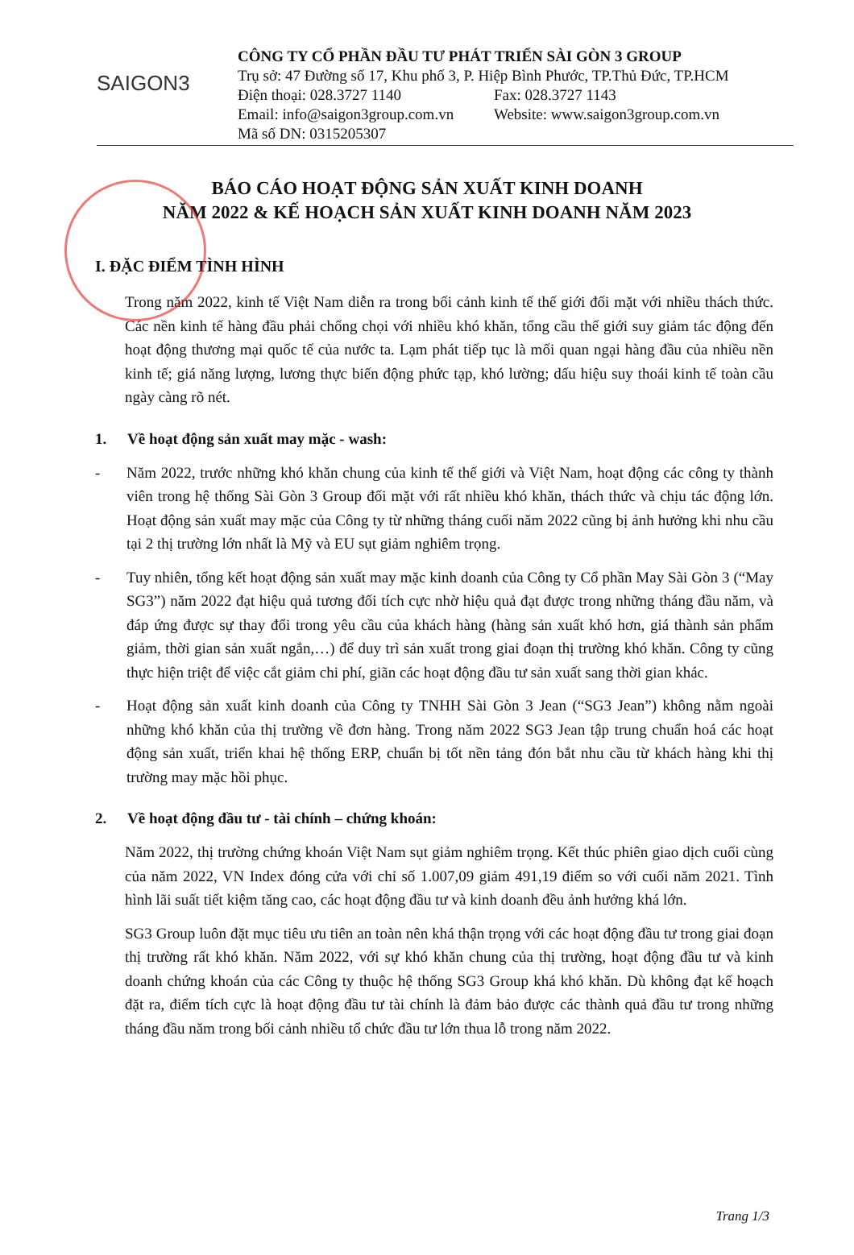SAIGON3
CÔNG TY CỔ PHẦN ĐẦU TƯ PHÁT TRIỂN SÀI GÒN 3 GROUP
Trụ sở: 47 Đường số 17, Khu phố 3, P. Hiệp Bình Phước, TP.Thủ Đức, TP.HCM
Điện thoại: 028.3727 1140 Fax: 028.3727 1143
Email: info@saigon3group.com.vn Website: www.saigon3group.com.vn
Mã số DN: 0315205307
BÁO CÁO HOẠT ĐỘNG SẢN XUẤT KINH DOANH
NĂM 2022 & KẾ HOẠCH SẢN XUẤT KINH DOANH NĂM 2023
I. ĐẶC ĐIỂM TÌNH HÌNH
Trong năm 2022, kinh tế Việt Nam diễn ra trong bối cảnh kinh tế thế giới đối mặt với nhiều thách thức. Các nền kinh tế hàng đầu phải chống chọi với nhiều khó khăn, tổng cầu thế giới suy giảm tác động đến hoạt động thương mại quốc tế của nước ta. Lạm phát tiếp tục là mối quan ngại hàng đầu của nhiều nền kinh tế; giá năng lượng, lương thực biến động phức tạp, khó lường; dấu hiệu suy thoái kinh tế toàn cầu ngày càng rõ nét.
1. Về hoạt động sản xuất may mặc - wash:
- Năm 2022, trước những khó khăn chung của kinh tế thế giới và Việt Nam, hoạt động các công ty thành viên trong hệ thống Sài Gòn 3 Group đối mặt với rất nhiều khó khăn, thách thức và chịu tác động lớn. Hoạt động sản xuất may mặc của Công ty từ những tháng cuối năm 2022 cũng bị ảnh hưởng khi nhu cầu tại 2 thị trường lớn nhất là Mỹ và EU sụt giảm nghiêm trọng.
- Tuy nhiên, tổng kết hoạt động sản xuất may mặc kinh doanh của Công ty Cổ phần May Sài Gòn 3 (“May SG3”) năm 2022 đạt hiệu quả tương đối tích cực nhờ hiệu quả đạt được trong những tháng đầu năm, và đáp ứng được sự thay đổi trong yêu cầu của khách hàng (hàng sản xuất khó hơn, giá thành sản phẩm giảm, thời gian sản xuất ngắn,…) để duy trì sản xuất trong giai đoạn thị trường khó khăn. Công ty cũng thực hiện triệt để việc cắt giảm chi phí, giãn các hoạt động đầu tư sản xuất sang thời gian khác.
- Hoạt động sản xuất kinh doanh của Công ty TNHH Sài Gòn 3 Jean (“SG3 Jean”) không nằm ngoài những khó khăn của thị trường về đơn hàng. Trong năm 2022 SG3 Jean tập trung chuẩn hoá các hoạt động sản xuất, triển khai hệ thống ERP, chuẩn bị tốt nền tảng đón bắt nhu cầu từ khách hàng khi thị trường may mặc hồi phục.
2. Về hoạt động đầu tư - tài chính – chứng khoán:
Năm 2022, thị trường chứng khoán Việt Nam sụt giảm nghiêm trọng. Kết thúc phiên giao dịch cuối cùng của năm 2022, VN Index đóng cửa với chỉ số 1.007,09 giảm 491,19 điểm so với cuối năm 2021. Tình hình lãi suất tiết kiệm tăng cao, các hoạt động đầu tư và kinh doanh đều ảnh hưởng khá lớn.
SG3 Group luôn đặt mục tiêu ưu tiên an toàn nên khá thận trọng với các hoạt động đầu tư trong giai đoạn thị trường rất khó khăn. Năm 2022, với sự khó khăn chung của thị trường, hoạt động đầu tư và kinh doanh chứng khoán của các Công ty thuộc hệ thống SG3 Group khá khó khăn. Dù không đạt kế hoạch đặt ra, điểm tích cực là hoạt động đầu tư tài chính là đảm bảo được các thành quả đầu tư trong những tháng đầu năm trong bối cảnh nhiều tổ chức đầu tư lớn thua lỗ trong năm 2022.
Trang 1/3